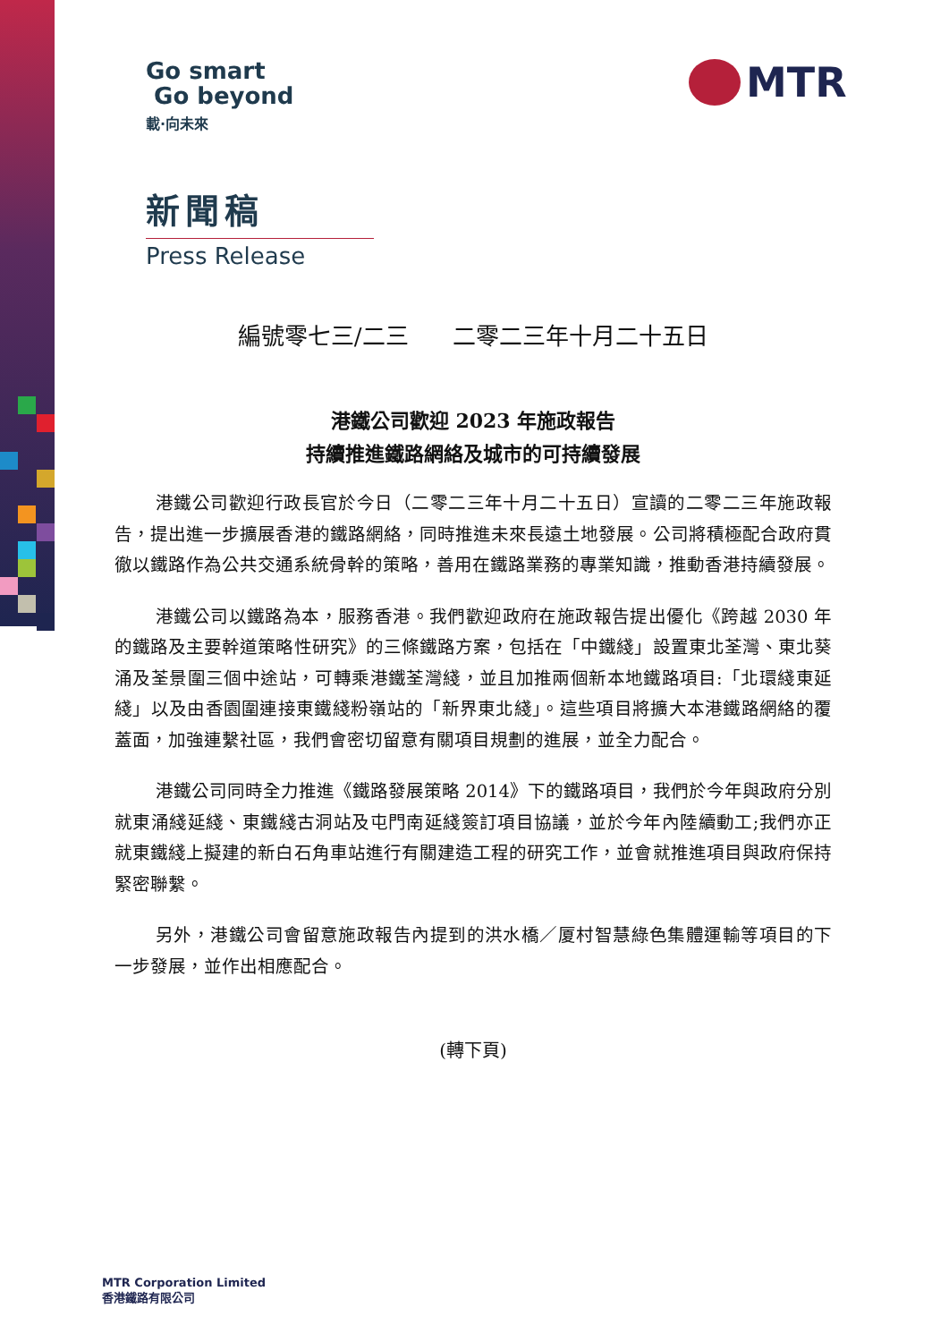Go smart
Go beyond
載·向未來
MTR
新聞稿
Press Release
編號零七三/二三 二零二三年十月二十五日
港鐵公司歡迎 2023 年施政報告
持續推進鐵路網絡及城市的可持續發展
港鐵公司歡迎行政長官於今日（二零二三年十月二十五日）宣讀的二零二三年施政報告，提出進一步擴展香港的鐵路網絡，同時推進未來長遠土地發展。公司將積極配合政府貫徹以鐵路作為公共交通系統骨幹的策略，善用在鐵路業務的專業知識，推動香港持續發展。
港鐵公司以鐵路為本，服務香港。我們歡迎政府在施政報告提出優化《跨越 2030 年的鐵路及主要幹道策略性研究》的三條鐵路方案，包括在「中鐵綫」設置東北荃灣、東北葵涌及荃景圍三個中途站，可轉乘港鐵荃灣綫，並且加推兩個新本地鐵路項目:「北環綫東延綫」以及由香園圍連接東鐵綫粉嶺站的「新界東北綫」。這些項目將擴大本港鐵路網絡的覆蓋面，加強連繫社區，我們會密切留意有關項目規劃的進展，並全力配合。
港鐵公司同時全力推進《鐵路發展策略 2014》下的鐵路項目，我們於今年與政府分別就東涌綫延綫、東鐵綫古洞站及屯門南延綫簽訂項目協議，並於今年內陸續動工;我們亦正就東鐵綫上擬建的新白石角車站進行有關建造工程的研究工作，並會就推進項目與政府保持緊密聯繫。
另外，港鐵公司會留意施政報告內提到的洪水橋／厦村智慧綠色集體運輸等項目的下一步發展，並作出相應配合。
(轉下頁)
MTR Corporation Limited
香港鐵路有限公司